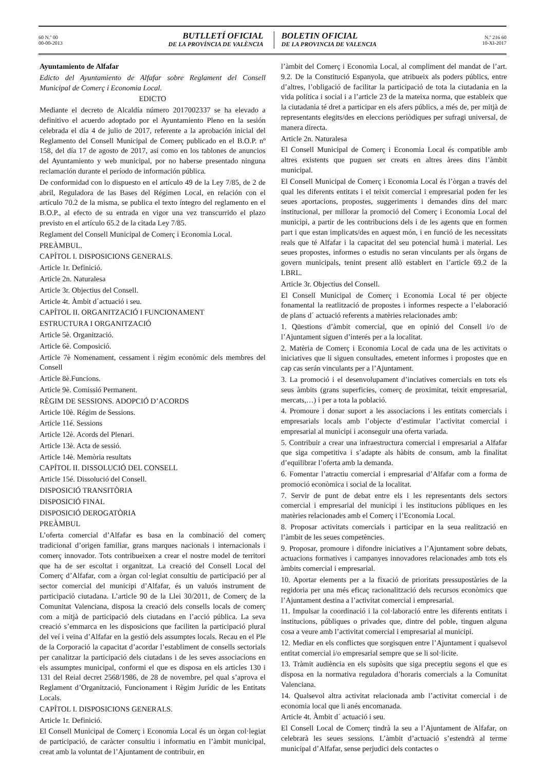60 N.º 00
00-00-2013
BUTLLETÍ OFICIAL
DE LA PROVÍNCIA DE VALÈNCIA
BOLETIN OFICIAL
DE LA PROVINCIA DE VALENCIA
N.º 216 60
10-XI-2017
Ayuntamiento de Alfafar
Edicto del Ayuntamiento de Alfafar sobre Reglament del Consell Municipal de Comerç i Economia Local.
EDICTO
Mediante el decreto de Alcaldía número 2017002337 se ha elevado a definitivo el acuerdo adoptado por el Ayuntamiento Pleno en la sesión celebrada el día 4 de julio de 2017, referente a la aprobación inicial del Reglamento del Consell Municipal de Comerç publicado en el B.O.P. nº 158, del día 17 de agosto de 2017, así como en los tablones de anuncios del Ayuntamiento y web municipal, por no haberse presentado ninguna reclamación durante el período de información pública.
De conformidad con lo dispuesto en el artículo 49 de la Ley 7/85, de 2 de abril, Reguladora de las Bases del Régimen Local, en relación con el artículo 70.2 de la misma, se publica el texto íntegro del reglamento en el B.O.P., al efecto de su entrada en vigor una vez transcurrido el plazo previsto en el artículo 65.2 de la citada Ley 7/85.
Reglament del Consell Municipal de Comerç i Economia Local.
PREÀMBUL.
CAPÍTOL I. DISPOSICIONS GENERALS.
Article 1r. Definició.
Article 2n. Naturalesa
Article 3r. Objectius del Consell.
Article 4t. Àmbit d´actuació i seu.
CAPÍTOL II. ORGANITZACIÓ I FUNCIONAMENT
ESTRUCTURA I ORGANITZACIÓ
Article 5è. Organització.
Article 6è. Composició.
Article 7è Nomenament, cessament i règim econòmic dels membres del Consell
Article 8è.Funcions.
Article 9è. Comissió Permanent.
RÈGIM DE SESSIONS. ADOPCIÓ D’ACORDS
Article 10è. Régim de Sessions.
Article 11é. Sessions
Article 12è. Acords del Plenari.
Article 13è. Acta de sessió.
Article 14è. Memòria resultats
CAPÍTOL II. DISSOLUCIÓ DEL CONSELL
Article 15é. Dissolució del Consell.
DISPOSICIÓ TRANSITÒRIA
DISPOSICIÓ FINAL
DISPOSICIÓ DEROGATÒRIA
PREÀMBUL
L’oferta comercial d’Alfafar es basa en la combinació del comerç tradicional d’origen familiar, grans marques nacionals i internacionals i comerç innovador. Tots contribueixen a crear el nostre model de territori que ha de ser escoltat i organitzat. La creació del Consell Local del Comerç d’Alfafar, com a òrgan col·legiat consultiu de participació per al sector comercial del municipi d’Alfafar, és un valuós instrument de participació ciutadana. L’article 90 de la Llei 30/2011, de Comerç de la Comunitat Valenciana, disposa la creació dels consells locals de comerç com a mitjà de participació dels ciutadans en l’acció pública. La seva creació s’emmarca en les disposicions que faciliten la participació plural del veí i veïna d’Alfafar en la gestió dels assumptes locals. Recau en el Ple de la Corporació la capacitat d’acordar l’establiment de consells sectorials per canalitzar la participació dels ciutadans i de les seves associacions en els assumptes municipal, conformi el que es disposa en els articles 130 i 131 del Reial decret 2568/1986, de 28 de novembre, pel qual s’aprova el Reglament d’Organització, Funcionament i Règim Jurídic de les Entitats Locals.
CAPÍTOL I. DISPOSICIONS GENERALS.
Article 1r. Definició.
El Consell Municipal de Comerç i Economia Local és un òrgan col·legiat de participació, de caràcter consultiu i informatiu en l’àmbit municipal, creat amb la voluntat de l’Ajuntament de contribuir, en
l’àmbit del Comerç i Economia Local, al compliment del mandat de l’art. 9.2. De la Constitució Espanyola, que atribueix als poders públics, entre d’altres, l’obligació de facilitar la participació de tota la ciutadania en la vida política i social i a l’article 23 de la mateixa norma, que estableix que la ciutadania té dret a participar en els afers públics, a més de, per mitjà de representants elegits/des en eleccions periòdiques per sufragi universal, de manera directa.
Article 2n. Naturalesa
El Consell Municipal de Comerç i Economia Local és compatible amb altres existents que puguen ser creats en altres àrees dins l’àmbit municipal.
El Consell Municipal de Comerç i Economia Local és l’òrgan a través del qual les diferents entitats i el teixit comercial i empresarial poden fer les seues aportacions, propostes, suggeriments i demandes dins del marc institucional, per millorar la promoció del Comerç i Economia Local del municipi, a partir de les contribucions dels i de les agents que en formen part i que estan implicats/des en aquest món, i en funció de les necessitats reals que té Alfafar i la capacitat del seu potencial humà i material. Les seues propostes, informes o estudis no seran vinculants per als òrgans de govern municipals, tenint present allò establert en l’article 69.2 de la LBRL.
Article 3r. Objectius del Consell.
El Consell Municipal de Comerç i Economia Local té per objecte fonamental la reatlització de propostes i informes respecte a l’elaboració de plans d´ actuació referents a matèries relacionades amb:
1. Qüestions d’àmbit comercial, que en opinió del Consell i/o de l’Ajuntament siguen d’interés per a la localitat.
2. Matèria de Comerç i Economia Local de cada una de les activitats o iniciatives que li siguen consultades, emetent informes i propostes que en cap cas serán vinculants per a l’Ajuntament.
3. La promoció i el desenvolupament d’inciatives comercials en tots els seus àmbits (grans superficies, comerç de proximitat, teixit empresarial, mercats,…) i per a tota la població.
4. Promoure i donar suport a les associacions i les entitats comercials i empresarials locals amb l’objecte d’estimular l’activitat comercial i empresarial al municipi i aconseguir una oferta variada.
5. Contribuir a crear una infraestructura comercial i empresarial a Alfafar que siga competitiva i s’adapte als hàbits de consum, amb la finalitat d’equilibrar l’oferta amb la demanda.
6. Fomentar l’atractiu comercial i empresarial d’Alfafar com a forma de promoció econòmica i social de la localitat.
7. Servir de punt de debat entre els i les representants dels sectors comercial i empresarial del municipi i les institucions públiques en les matèries relacionades amb el Comerç i l’Economia Local.
8. Proposar activitats comercials i participar en la seua realització en l’àmbit de les seues competències.
9. Proposar, promoure i difondre iniciatives a l’Ajuntament sobre debats, actuacions formatives i campanyes innovadores relacionades amb tots els àmbits comercial i empresarial.
10. Aportar elements per a la fixació de prioritats pressupostàries de la regidoria per una més eficaç racionalització dels recursos econòmics que l’Ajuntament destina a l’activitat comercial i empresarial.
11. Impulsar la coordinació i la col·laboració entre les diferents entitats i institucions, públiques o privades que, dintre del poble, tinguen alguna cosa a veure amb l’activitat comercial i empresarial al municipi.
12. Mediar en els conflictes que sorgisquen entre l’Ajuntament i qualsevol entitat comercial i/o empresarial sempre que se li sol·licite.
13. Tràmit audiència en els supòsits que siga preceptiu segons el que es disposa en la normativa reguladora d’horaris comercials a la Comunitat Valenciana.
14. Qualsevol altra activitat relacionada amb l’activitat comercial i de economia local que li anés encomanada.
Article 4t. Àmbit d´ actuació i seu.
El Consell Local de Comerç tindrà la seu a l’Ajuntament de Alfafar, on celebrarà les seues sessions. L’àmbit d’actuació s’estendrà al terme municipal d’Alfafar, sense perjudici dels contactes o